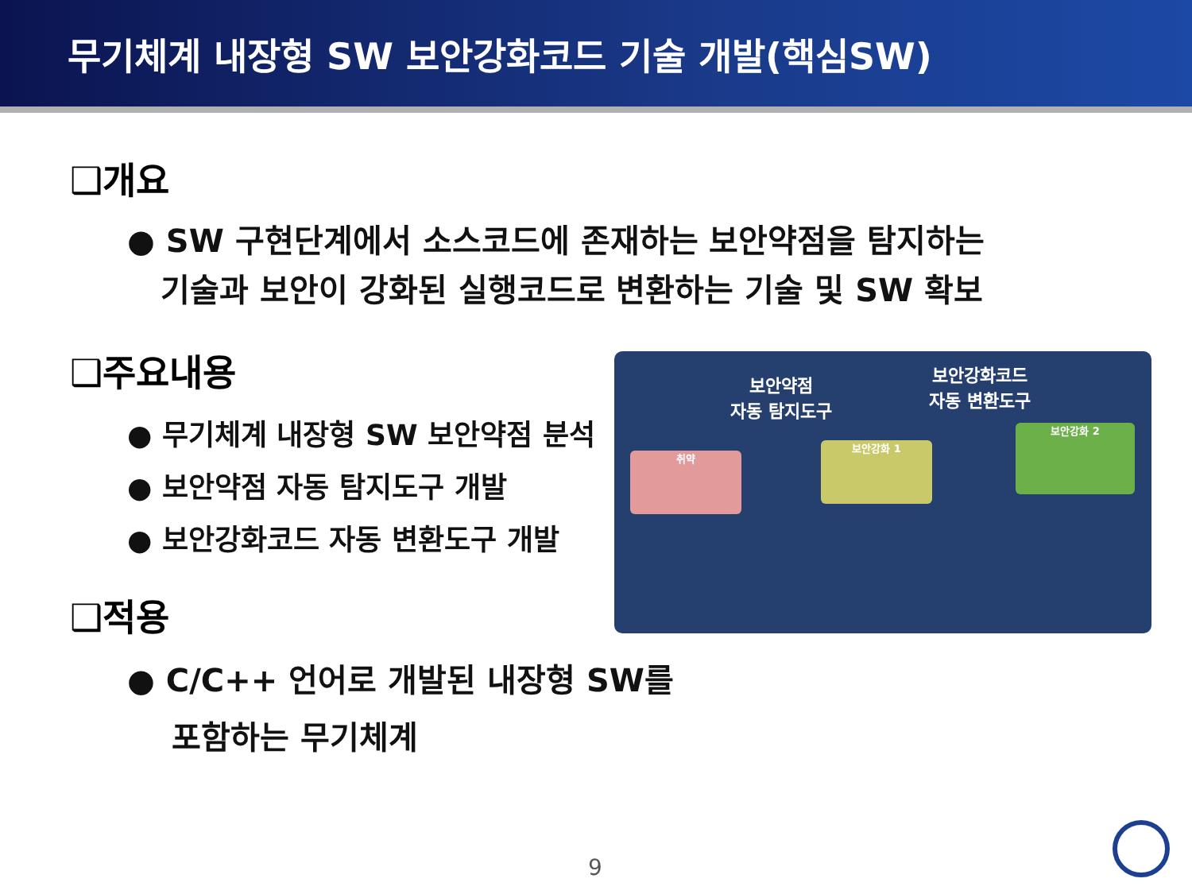무기체계 내장형 SW 보안강화코드 기술 개발(핵심SW)
❑개요
● SW 구현단계에서 소스코드에 존재하는 보안약점을 탐지하는
기술과 보안이 강화된 실행코드로 변환하는 기술 및 SW 확보
❑주요내용
● 무기체계 내장형 SW 보안약점 분석
● 보안약점 자동 탐지도구 개발
● 보안강화코드 자동 변환도구 개발
❑적용
● C/C++ 언어로 개발된 내장형 SW를
포함하는 무기체계
보안약점
자동 탐지도구
보안강화코드
자동 변환도구
취약
보안강화 1
보안강화 2
9